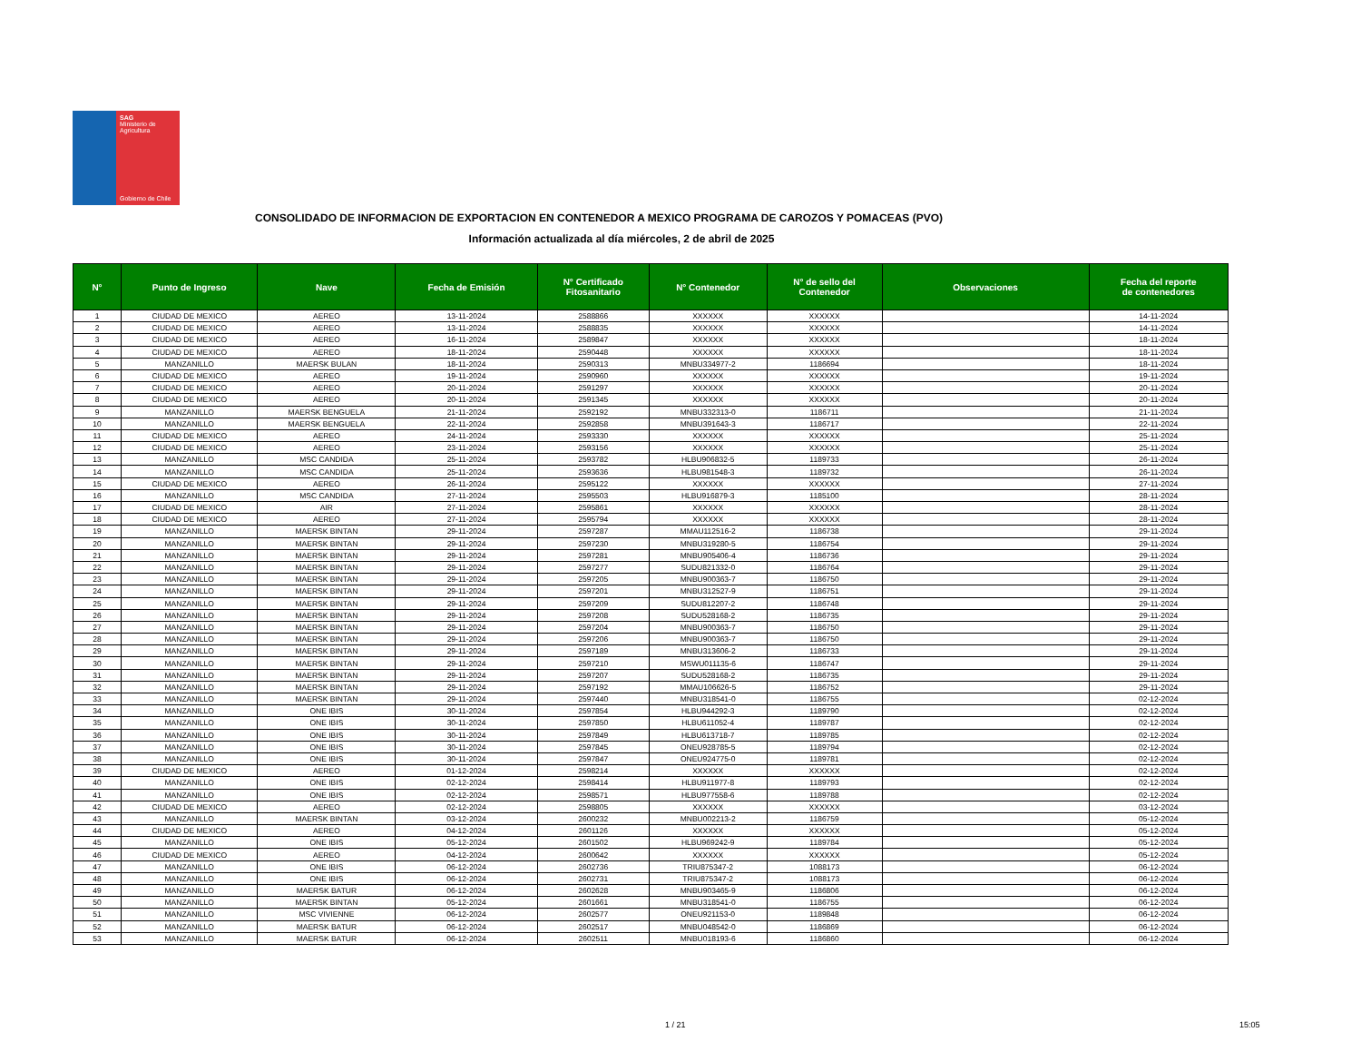SAG
Ministerio de Agricultura
Gobierno de Chile
CONSOLIDADO DE INFORMACION DE EXPORTACION EN CONTENEDOR A MEXICO PROGRAMA DE CAROZOS Y POMACEAS (PVO)
Información actualizada al día miércoles, 2 de abril de 2025
| N° | Punto de Ingreso | Nave | Fecha de Emisión | N° Certificado Fitosanitario | N° Contenedor | N° de sello del Contenedor | Observaciones | Fecha del reporte de contenedores |
| --- | --- | --- | --- | --- | --- | --- | --- | --- |
| 1 | CIUDAD DE MEXICO | AEREO | 13-11-2024 | 2588866 | XXXXXX | XXXXXX | | 14-11-2024 |
| 2 | CIUDAD DE MEXICO | AEREO | 13-11-2024 | 2588835 | XXXXXX | XXXXXX | | 14-11-2024 |
| 3 | CIUDAD DE MEXICO | AEREO | 16-11-2024 | 2589847 | XXXXXX | XXXXXX | | 18-11-2024 |
| 4 | CIUDAD DE MEXICO | AEREO | 18-11-2024 | 2590448 | XXXXXX | XXXXXX | | 18-11-2024 |
| 5 | MANZANILLO | MAERSK BULAN | 18-11-2024 | 2590313 | MNBU334977-2 | 1186694 | | 18-11-2024 |
| 6 | CIUDAD DE MEXICO | AEREO | 19-11-2024 | 2590960 | XXXXXX | XXXXXX | | 19-11-2024 |
| 7 | CIUDAD DE MEXICO | AEREO | 20-11-2024 | 2591297 | XXXXXX | XXXXXX | | 20-11-2024 |
| 8 | CIUDAD DE MEXICO | AEREO | 20-11-2024 | 2591345 | XXXXXX | XXXXXX | | 20-11-2024 |
| 9 | MANZANILLO | MAERSK BENGUELA | 21-11-2024 | 2592192 | MNBU332313-0 | 1186711 | | 21-11-2024 |
| 10 | MANZANILLO | MAERSK BENGUELA | 22-11-2024 | 2592858 | MNBU391643-3 | 1186717 | | 22-11-2024 |
| 11 | CIUDAD DE MEXICO | AEREO | 24-11-2024 | 2593330 | XXXXXX | XXXXXX | | 25-11-2024 |
| 12 | CIUDAD DE MEXICO | AEREO | 23-11-2024 | 2593156 | XXXXXX | XXXXXX | | 25-11-2024 |
| 13 | MANZANILLO | MSC CANDIDA | 25-11-2024 | 2593782 | HLBU906832-5 | 1189733 | | 26-11-2024 |
| 14 | MANZANILLO | MSC CANDIDA | 25-11-2024 | 2593636 | HLBU981548-3 | 1189732 | | 26-11-2024 |
| 15 | CIUDAD DE MEXICO | AEREO | 26-11-2024 | 2595122 | XXXXXX | XXXXXX | | 27-11-2024 |
| 16 | MANZANILLO | MSC CANDIDA | 27-11-2024 | 2595503 | HLBU916879-3 | 1185100 | | 28-11-2024 |
| 17 | CIUDAD DE MEXICO | AIR | 27-11-2024 | 2595861 | XXXXXX | XXXXXX | | 28-11-2024 |
| 18 | CIUDAD DE MEXICO | AEREO | 27-11-2024 | 2595794 | XXXXXX | XXXXXX | | 28-11-2024 |
| 19 | MANZANILLO | MAERSK BINTAN | 29-11-2024 | 2597287 | MMAU112516-2 | 1186738 | | 29-11-2024 |
| 20 | MANZANILLO | MAERSK BINTAN | 29-11-2024 | 2597230 | MNBU319280-5 | 1186754 | | 29-11-2024 |
| 21 | MANZANILLO | MAERSK BINTAN | 29-11-2024 | 2597281 | MNBU905406-4 | 1186736 | | 29-11-2024 |
| 22 | MANZANILLO | MAERSK BINTAN | 29-11-2024 | 2597277 | SUDU821332-0 | 1186764 | | 29-11-2024 |
| 23 | MANZANILLO | MAERSK BINTAN | 29-11-2024 | 2597205 | MNBU900363-7 | 1186750 | | 29-11-2024 |
| 24 | MANZANILLO | MAERSK BINTAN | 29-11-2024 | 2597201 | MNBU312527-9 | 1186751 | | 29-11-2024 |
| 25 | MANZANILLO | MAERSK BINTAN | 29-11-2024 | 2597209 | SUDU812207-2 | 1186748 | | 29-11-2024 |
| 26 | MANZANILLO | MAERSK BINTAN | 29-11-2024 | 2597208 | SUDU528168-2 | 1186735 | | 29-11-2024 |
| 27 | MANZANILLO | MAERSK BINTAN | 29-11-2024 | 2597204 | MNBU900363-7 | 1186750 | | 29-11-2024 |
| 28 | MANZANILLO | MAERSK BINTAN | 29-11-2024 | 2597206 | MNBU900363-7 | 1186750 | | 29-11-2024 |
| 29 | MANZANILLO | MAERSK BINTAN | 29-11-2024 | 2597189 | MNBU313606-2 | 1186733 | | 29-11-2024 |
| 30 | MANZANILLO | MAERSK BINTAN | 29-11-2024 | 2597210 | MSWU011135-6 | 1186747 | | 29-11-2024 |
| 31 | MANZANILLO | MAERSK BINTAN | 29-11-2024 | 2597207 | SUDU528168-2 | 1186735 | | 29-11-2024 |
| 32 | MANZANILLO | MAERSK BINTAN | 29-11-2024 | 2597192 | MMAU106626-5 | 1186752 | | 29-11-2024 |
| 33 | MANZANILLO | MAERSK BINTAN | 29-11-2024 | 2597440 | MNBU318541-0 | 1186755 | | 02-12-2024 |
| 34 | MANZANILLO | ONE IBIS | 30-11-2024 | 2597854 | HLBU944292-3 | 1189790 | | 02-12-2024 |
| 35 | MANZANILLO | ONE IBIS | 30-11-2024 | 2597850 | HLBU611052-4 | 1189787 | | 02-12-2024 |
| 36 | MANZANILLO | ONE IBIS | 30-11-2024 | 2597849 | HLBU613718-7 | 1189785 | | 02-12-2024 |
| 37 | MANZANILLO | ONE IBIS | 30-11-2024 | 2597845 | ONEU928785-5 | 1189794 | | 02-12-2024 |
| 38 | MANZANILLO | ONE IBIS | 30-11-2024 | 2597847 | ONEU924775-0 | 1189781 | | 02-12-2024 |
| 39 | CIUDAD DE MEXICO | AEREO | 01-12-2024 | 2598214 | XXXXXX | XXXXXX | | 02-12-2024 |
| 40 | MANZANILLO | ONE IBIS | 02-12-2024 | 2598414 | HLBU911977-8 | 1189793 | | 02-12-2024 |
| 41 | MANZANILLO | ONE IBIS | 02-12-2024 | 2598571 | HLBU977558-6 | 1189788 | | 02-12-2024 |
| 42 | CIUDAD DE MEXICO | AEREO | 02-12-2024 | 2598805 | XXXXXX | XXXXXX | | 03-12-2024 |
| 43 | MANZANILLO | MAERSK BINTAN | 03-12-2024 | 2600232 | MNBU002213-2 | 1186759 | | 05-12-2024 |
| 44 | CIUDAD DE MEXICO | AEREO | 04-12-2024 | 2601126 | XXXXXX | XXXXXX | | 05-12-2024 |
| 45 | MANZANILLO | ONE IBIS | 05-12-2024 | 2601502 | HLBU969242-9 | 1189784 | | 05-12-2024 |
| 46 | CIUDAD DE MEXICO | AEREO | 04-12-2024 | 2600642 | XXXXXX | XXXXXX | | 05-12-2024 |
| 47 | MANZANILLO | ONE IBIS | 06-12-2024 | 2602736 | TRIU875347-2 | 1088173 | | 06-12-2024 |
| 48 | MANZANILLO | ONE IBIS | 06-12-2024 | 2602731 | TRIU875347-2 | 1088173 | | 06-12-2024 |
| 49 | MANZANILLO | MAERSK BATUR | 06-12-2024 | 2602628 | MNBU903465-9 | 1186806 | | 06-12-2024 |
| 50 | MANZANILLO | MAERSK BINTAN | 05-12-2024 | 2601661 | MNBU318541-0 | 1186755 | | 06-12-2024 |
| 51 | MANZANILLO | MSC VIVIENNE | 06-12-2024 | 2602577 | ONEU921153-0 | 1189848 | | 06-12-2024 |
| 52 | MANZANILLO | MAERSK BATUR | 06-12-2024 | 2602517 | MNBU048542-0 | 1186869 | | 06-12-2024 |
| 53 | MANZANILLO | MAERSK BATUR | 06-12-2024 | 2602511 | MNBU018193-6 | 1186860 | | 06-12-2024 |
1 / 21 15:05